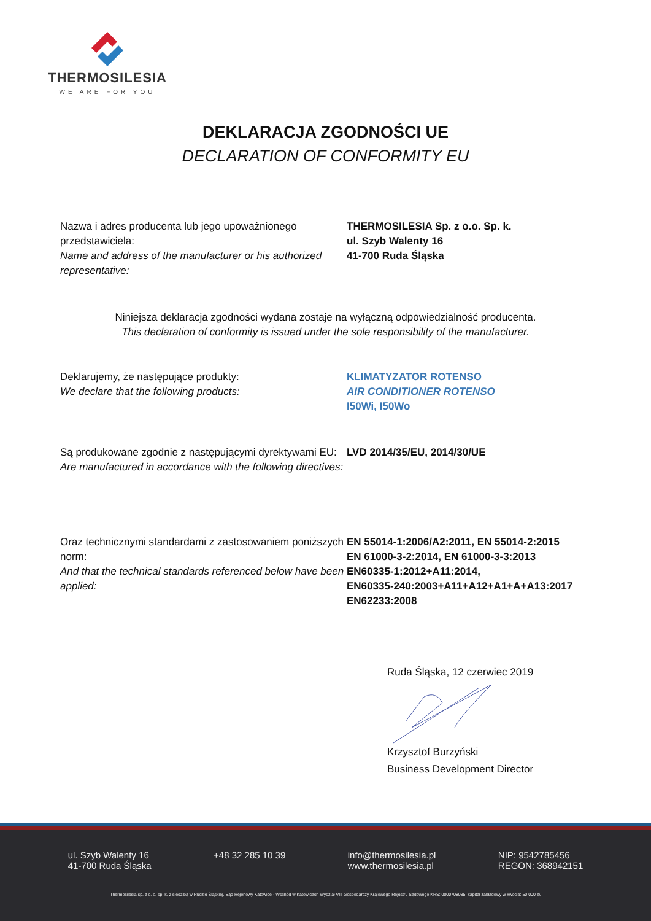THERMOSILESIA
WE ARE FOR YOU
DEKLARACJA ZGODNOŚCI UE
DECLARATION OF CONFORMITY EU
Nazwa i adres producenta lub jego upoważnionego przedstawiciela:
Name and address of the manufacturer or his authorized representative:
THERMOSILESIA Sp. z o.o. Sp. k.
ul. Szyb Walenty 16
41-700 Ruda Śląska
Niniejsza deklaracja zgodności wydana zostaje na wyłączną odpowiedzialność producenta.
This declaration of conformity is issued under the sole responsibility of the manufacturer.
Deklarujemy, że następujące produkty:
We declare that the following products:
KLIMATYZATOR ROTENSO
AIR CONDITIONER ROTENSO
I50Wi, I50Wo
Są produkowane zgodnie z następującymi dyrektywami EU:
Are manufactured in accordance with the following directives:
LVD 2014/35/EU, 2014/30/UE
Oraz technicznymi standardami z zastosowaniem poniższych norm:
And that the technical standards referenced below have been applied:
EN 55014-1:2006/A2:2011, EN 55014-2:2015
EN 61000-3-2:2014, EN 61000-3-3:2013
EN60335-1:2012+A11:2014,
EN60335-240:2003+A11+A12+A1+A+A13:2017
EN62233:2008
Ruda Śląska, 12 czerwiec 2019 Krzysztof Burzyński
Business Development Director
ul. Szyb Walenty 16
41-700 Ruda Śląska
+48 32 285 10 39 info@thermosilesia.pl
www.thermosilesia.pl
NIP: 9542785456
REGON: 368942151
Thermosilesia sp. z o. o. sp. k. z siedzibą w Rudzie Śląskiej, Sąd Rejonowy Katowice - Wschód w Katowicach Wydział VIII Gospodarczy Krajowego Rejestru Sądowego KRS: 0000708085, kapitał zakładowy w kwocie: 50 000 zł.